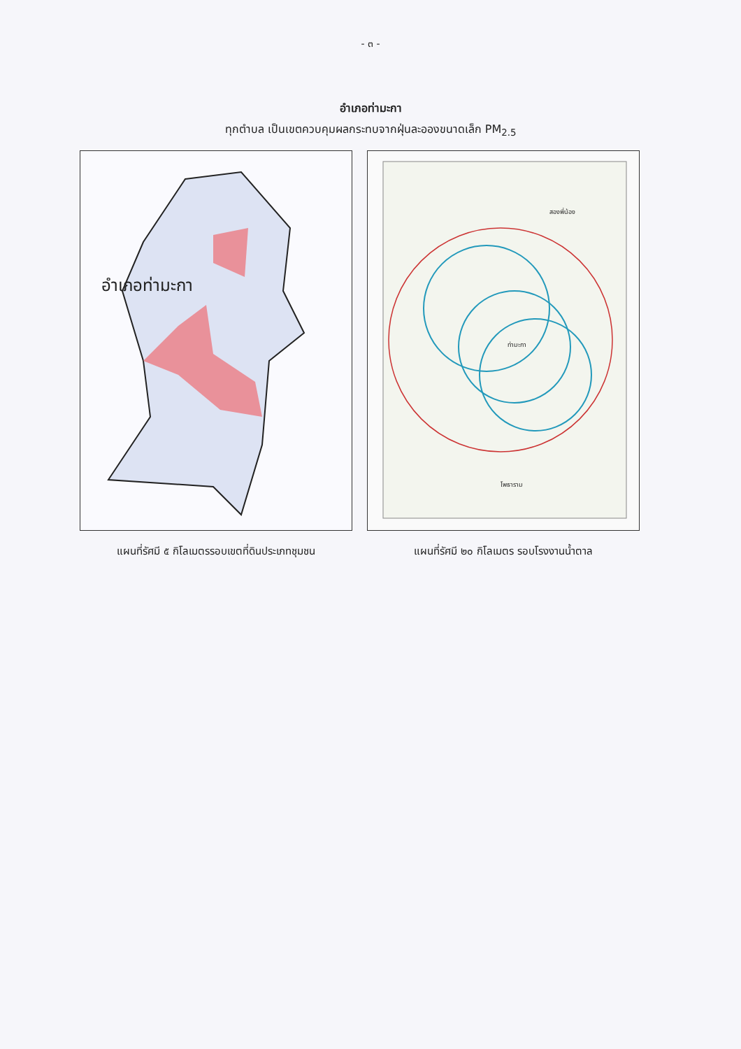- ๓ -
อำเภอท่ามะกา
ทุกตำบล เป็นเขตควบคุมผลกระทบจากฝุ่นละอองขนาดเล็ก PM<sub>2.5</sub>
อำเภอท่ามะกา
แผนที่รัศมี ๕ กิโลเมตรรอบเขตที่ดินประเภทชุมชน
สองพี่น้อง
ท่ามะกา
โพธาราม
แผนที่รัศมี ๒๐ กิโลเมตร รอบโรงงานน้ำตาล